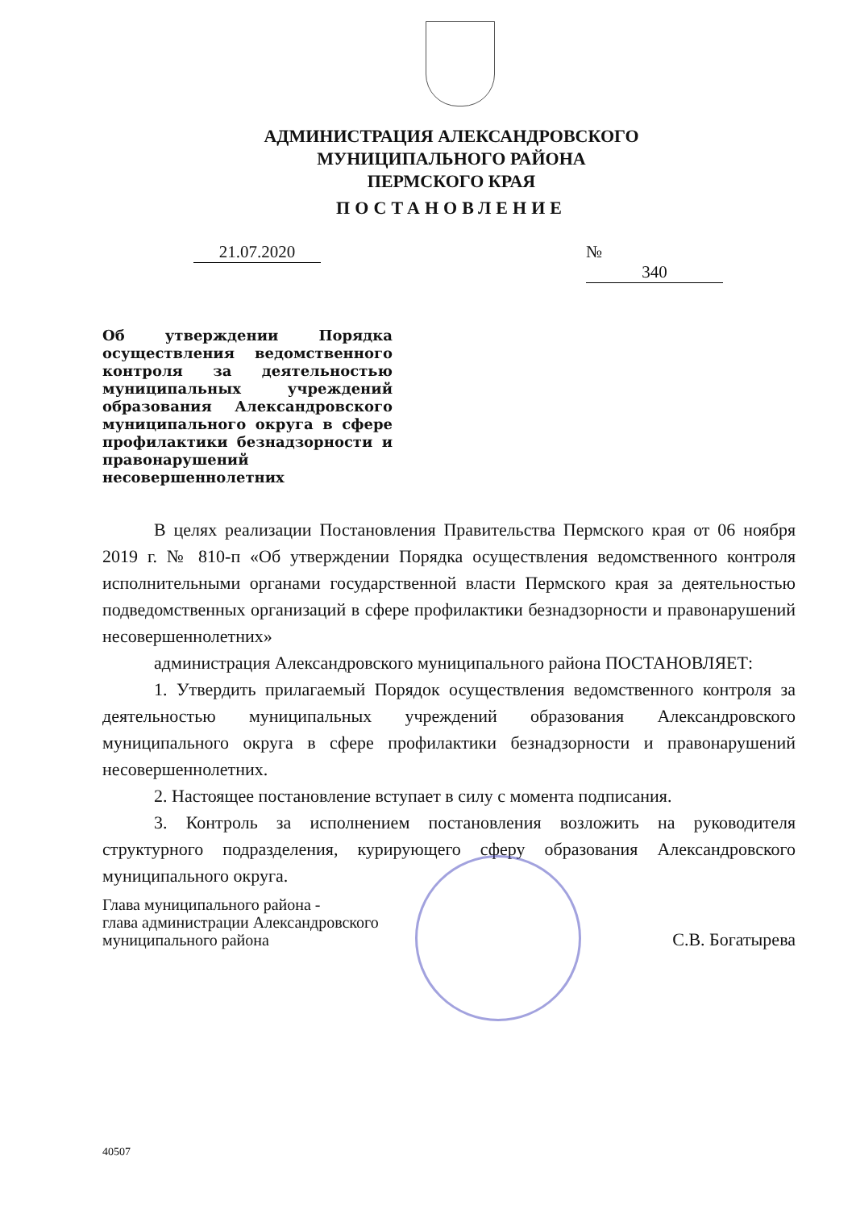АДМИНИСТРАЦИЯ АЛЕКСАНДРОВСКОГО
МУНИЦИПАЛЬНОГО РАЙОНА
ПЕРМСКОГО КРАЯ
ПОСТАНОВЛЕНИЕ
21.07.2020 № 340
Об утверждении Порядка осуществления ведомственного контроля за деятельностью муниципальных учреждений образования Александровского муниципального округа в сфере профилактики безнадзорности и правонарушений несовершеннолетних
В целях реализации Постановления Правительства Пермского края от 06 ноября 2019 г. № 810-п «Об утверждении Порядка осуществления ведомственного контроля исполнительными органами государственной власти Пермского края за деятельностью подведомственных организаций в сфере профилактики безнадзорности и правонарушений несовершеннолетних»
администрация Александровского муниципального района ПОСТАНОВЛЯЕТ:
1. Утвердить прилагаемый Порядок осуществления ведомственного контроля за деятельностью муниципальных учреждений образования Александровского муниципального округа в сфере профилактики безнадзорности и правонарушений несовершеннолетних.
2. Настоящее постановление вступает в силу с момента подписания.
3. Контроль за исполнением постановления возложить на руководителя структурного подразделения, курирующего сферу образования Александровского муниципального округа.
Глава муниципального района -
глава администрации Александровского
муниципального района
С.В. Богатырева
40507